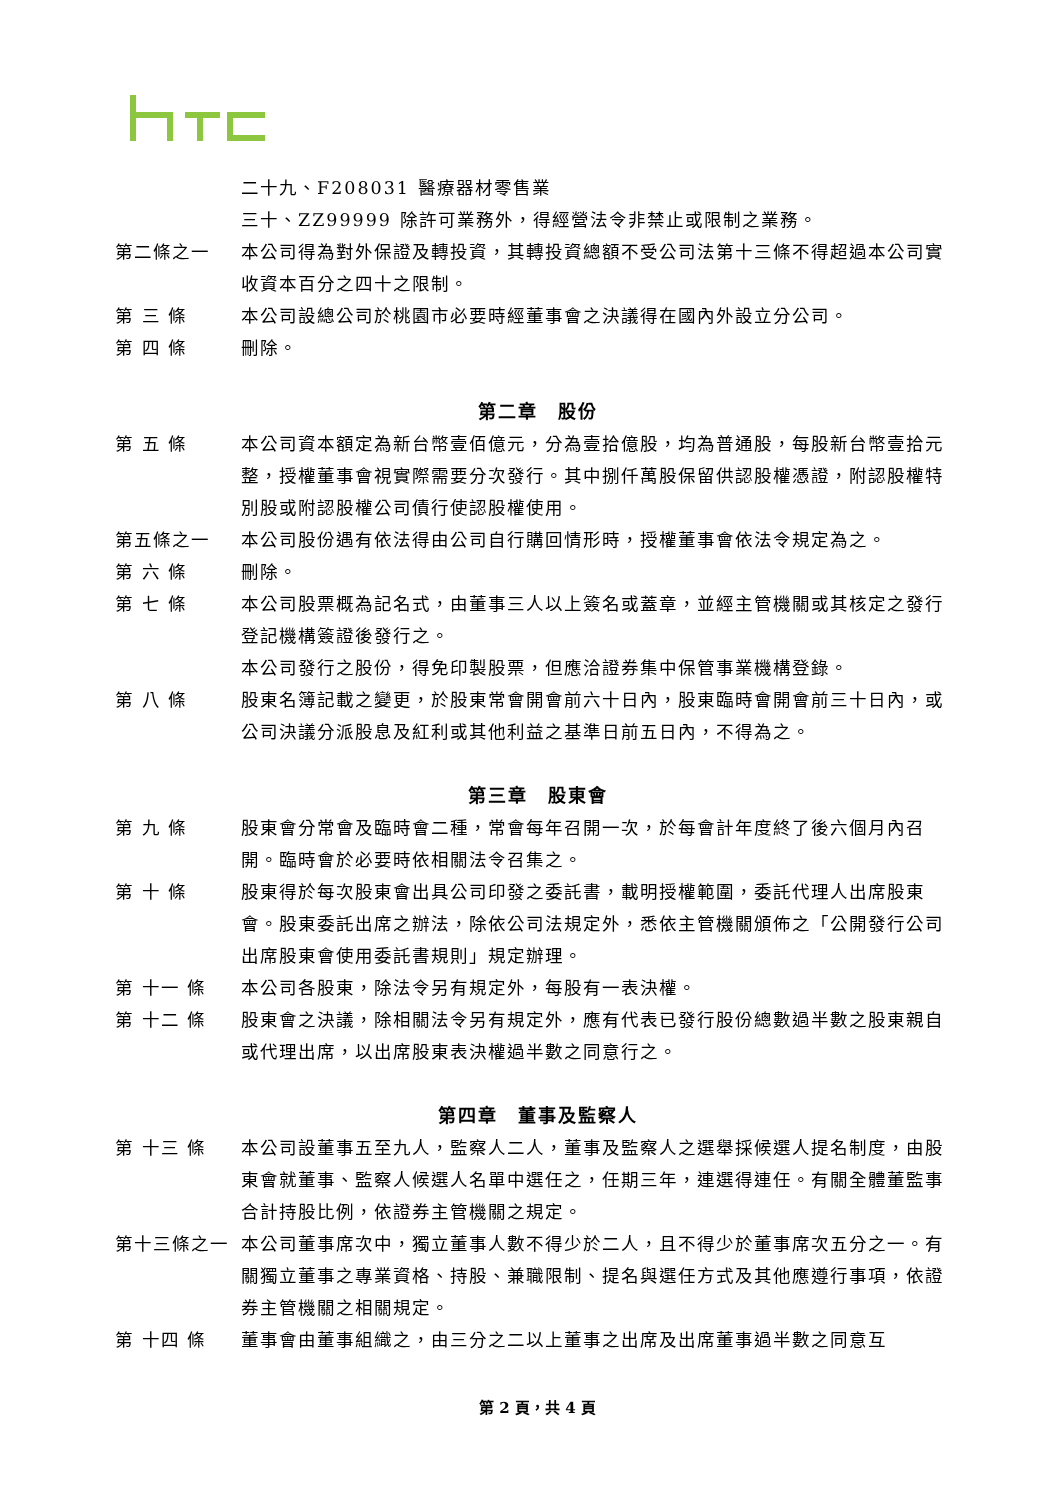二十九、F208031 醫療器材零售業
三十、ZZ99999 除許可業務外，得經營法令非禁止或限制之業務。
第二條之一 本公司得為對外保證及轉投資，其轉投資總額不受公司法第十三條不得超過本公司實收資本百分之四十之限制。
第 三 條 本公司設總公司於桃園市必要時經董事會之決議得在國內外設立分公司。
第 四 條 刪除。
第二章　股份
第 五 條 本公司資本額定為新台幣壹佰億元，分為壹拾億股，均為普通股，每股新台幣壹拾元整，授權董事會視實際需要分次發行。其中捌仟萬股保留供認股權憑證，附認股權特別股或附認股權公司債行使認股權使用。
第五條之一 本公司股份遇有依法得由公司自行購回情形時，授權董事會依法令規定為之。
第 六 條 刪除。
第 七 條 本公司股票概為記名式，由董事三人以上簽名或蓋章，並經主管機關或其核定之發行登記機構簽證後發行之。
本公司發行之股份，得免印製股票，但應洽證券集中保管事業機構登錄。
第 八 條 股東名簿記載之變更，於股東常會開會前六十日內，股東臨時會開會前三十日內，或公司決議分派股息及紅利或其他利益之基準日前五日內，不得為之。
第三章　股東會
第 九 條 股東會分常會及臨時會二種，常會每年召開一次，於每會計年度終了後六個月內召開。臨時會於必要時依相關法令召集之。
第 十 條 股東得於每次股東會出具公司印發之委託書，載明授權範圍，委託代理人出席股東會。股東委託出席之辦法，除依公司法規定外，悉依主管機關頒佈之「公開發行公司出席股東會使用委託書規則」規定辦理。
第 十一 條 本公司各股東，除法令另有規定外，每股有一表決權。
第 十二 條 股東會之決議，除相關法令另有規定外，應有代表已發行股份總數過半數之股東親自或代理出席，以出席股東表決權過半數之同意行之。
第四章　董事及監察人
第 十三 條 本公司設董事五至九人，監察人二人，董事及監察人之選舉採候選人提名制度，由股東會就董事、監察人候選人名單中選任之，任期三年，連選得連任。有關全體董監事合計持股比例，依證券主管機關之規定。
第十三條之一 本公司董事席次中，獨立董事人數不得少於二人，且不得少於董事席次五分之一。有關獨立董事之專業資格、持股、兼職限制、提名與選任方式及其他應遵行事項，依證券主管機關之相關規定。
第 十四 條 董事會由董事組織之，由三分之二以上董事之出席及出席董事過半數之同意互
第 2 頁，共 4 頁